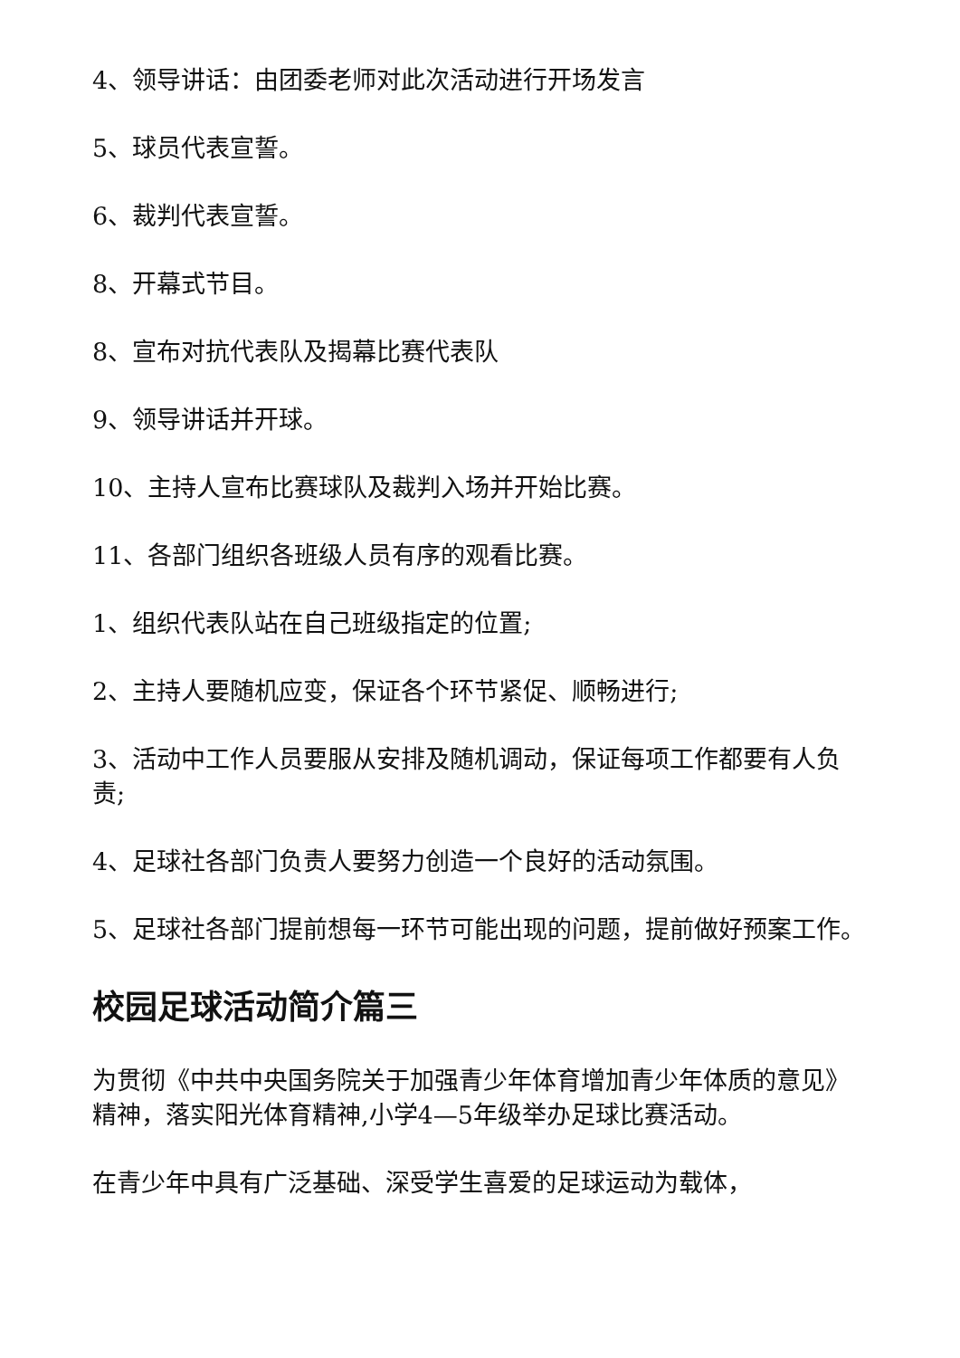4、领导讲话：由团委老师对此次活动进行开场发言
5、球员代表宣誓。
6、裁判代表宣誓。
8、开幕式节目。
8、宣布对抗代表队及揭幕比赛代表队
9、领导讲话并开球。
10、主持人宣布比赛球队及裁判入场并开始比赛。
11、各部门组织各班级人员有序的观看比赛。
1、组织代表队站在自己班级指定的位置;
2、主持人要随机应变，保证各个环节紧促、顺畅进行;
3、活动中工作人员要服从安排及随机调动，保证每项工作都要有人负责;
4、足球社各部门负责人要努力创造一个良好的活动氛围。
5、足球社各部门提前想每一环节可能出现的问题，提前做好预案工作。
校园足球活动简介篇三
为贯彻《中共中央国务院关于加强青少年体育增加青少年体质的意见》精神，落实阳光体育精神,小学4—5年级举办足球比赛活动。
在青少年中具有广泛基础、深受学生喜爱的足球运动为载体，